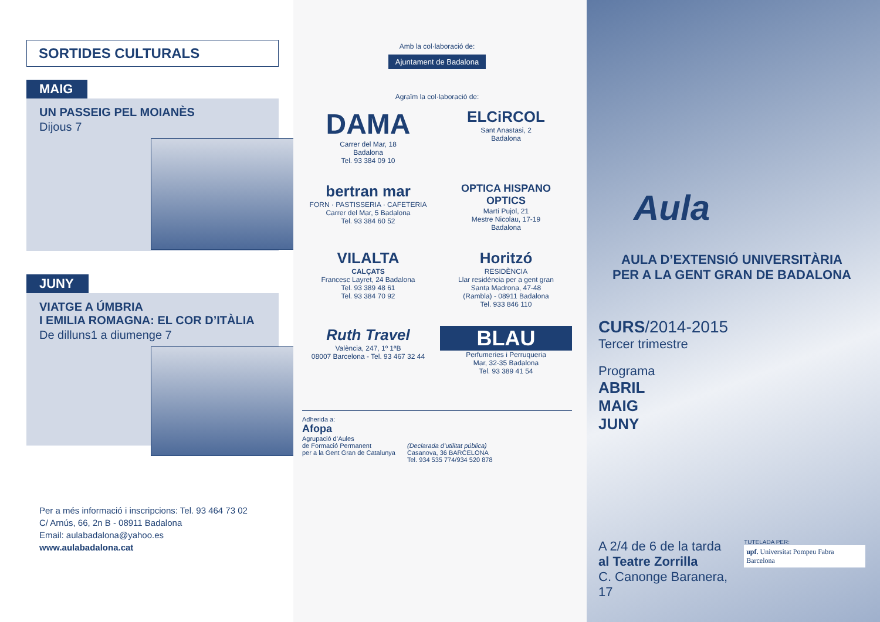SORTIDES CULTURALS
MAIG
UN PASSEIG PEL MOIANÈS
Dijous 7
JUNY
VIATGE A ÚMBRIA
I EMILIA ROMAGNA: EL COR D’ITÀLIA
De dilluns1 a diumenge 7
Per a més informació i inscripcions: Tel. 93 464 73 02
C/ Arnús, 66, 2n B - 08911 Badalona
Email: aulabadalona@yahoo.es
www.aulabadalona.cat
Amb la col·laboració de:
Ajuntament de Badalona
Agraïm la col·laboració de:
DAMA
Carrer del Mar, 18
Badalona
Tel. 93 384 09 10
ELCiRCOL
Sant Anastasi, 2
Badalona
bertran mar
FORN · PASTISSERIA · CAFETERIA
Carrer del Mar, 5 Badalona
Tel. 93 384 60 52
OPTICA HISPANO
OPTICS
Martí Pujol, 21
Mestre Nicolau, 17-19
Badalona
VILALTA
CALÇATS
Francesc Layret, 24 Badalona
Tel. 93 389 48 61
Tel. 93 384 70 92
Horitzó
RESIDÈNCIA
Llar residència per a gent gran
Santa Madrona, 47-48
(Rambla) - 08911 Badalona
Tel. 933 846 110
Ruth Travel
València, 247, 1º 1ªB
08007 Barcelona - Tel. 93 467 32 44
BLAU
Perfumeries i Perruqueria
Mar, 32-35 Badalona
Tel. 93 389 41 54
Adherida a:
Afopa
Agrupació d’Aules
de Formació Permanent
per a la Gent Gran de Catalunya
(Declarada d’utilitat pública)
Casanova, 36 BARCELONA
Tel. 934 535 774/934 520 878
Aula
AULA D’EXTENSIÓ UNIVERSITÀRIA
PER A LA GENT GRAN DE BADALONA
CURS/2014-2015
Tercer trimestre
Programa
ABRIL
MAIG
JUNY
A 2/4 de 6 de la tarda
al Teatre Zorrilla
C. Canonge Baranera, 17
TUTELADA PER:
upf. Universitat Pompeu Fabra Barcelona